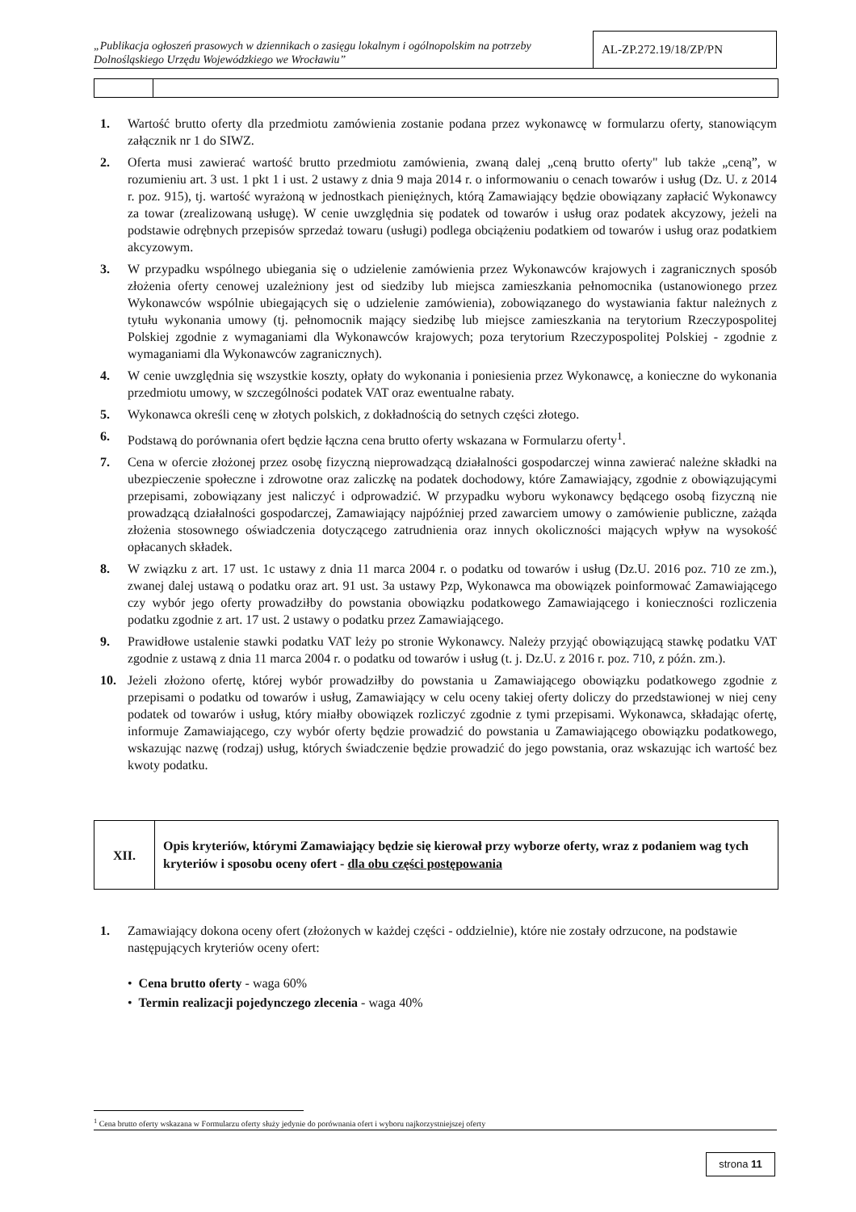„Publikacja ogłoszeń prasowych w dziennikach o zasięgu lokalnym i ogólnopolskim na potrzeby Dolnośląskiego Urzędu Wojewódzkiego we Wrocławiu”
AL-ZP.272.19/18/ZP/PN
1. Wartość brutto oferty dla przedmiotu zamówienia zostanie podana przez wykonawcę w formularzu oferty, stanowiącym załącznik nr 1 do SIWZ.
2. Oferta musi zawierać wartość brutto przedmiotu zamówienia, zwaną dalej „ceną brutto oferty" lub także „ceną”, w rozumieniu art. 3 ust. 1 pkt 1 i ust. 2 ustawy z dnia 9 maja 2014 r. o informowaniu o cenach towarów i usług (Dz. U. z 2014 r. poz. 915), tj. wartość wyrażoną w jednostkach pieniężnych, którą Zamawiający będzie obowiązany zapłacić Wykonawcy za towar (zrealizowaną usługę). W cenie uwzględnia się podatek od towarów i usług oraz podatek akcyzowy, jeżeli na podstawie odrębnych przepisów sprzedaż towaru (usługi) podlega obciążeniu podatkiem od towarów i usług oraz podatkiem akcyzowym.
3. W przypadku wspólnego ubiegania się o udzielenie zamówienia przez Wykonawców krajowych i zagranicznych sposób złożenia oferty cenowej uzależniony jest od siedziby lub miejsca zamieszkania pełnomocnika (ustanowionego przez Wykonawców wspólnie ubiegających się o udzielenie zamówienia), zobowiązanego do wystawiania faktur należnych z tytułu wykonania umowy (tj. pełnomocnik mający siedzibę lub miejsce zamieszkania na terytorium Rzeczypospolitej Polskiej zgodnie z wymaganiami dla Wykonawców krajowych; poza terytorium Rzeczypospolitej Polskiej - zgodnie z wymaganiami dla Wykonawców zagranicznych).
4. W cenie uwzględnia się wszystkie koszty, opłaty do wykonania i poniesienia przez Wykonawcę, a konieczne do wykonania przedmiotu umowy, w szczególności podatek VAT oraz ewentualne rabaty.
5. Wykonawca określi cenę w złotych polskich, z dokładnością do setnych części złotego.
6. Podstawą do porównania ofert będzie łączna cena brutto oferty wskazana w Formularzu oferty<sup>1</sup>.
7. Cena w ofercie złożonej przez osobę fizyczną nieprowadzącą działalności gospodarczej winna zawierać należne składki na ubezpieczenie społeczne i zdrowotne oraz zaliczkę na podatek dochodowy, które Zamawiający, zgodnie z obowiązującymi przepisami, zobowiązany jest naliczyć i odprowadzić. W przypadku wyboru wykonawcy będącego osobą fizyczną nie prowadzącą działalności gospodarczej, Zamawiający najpóźniej przed zawarciem umowy o zamówienie publiczne, zażąda złożenia stosownego oświadczenia dotyczącego zatrudnienia oraz innych okoliczności mających wpływ na wysokość opłacanych składek.
8. W związku z art. 17 ust. 1c ustawy z dnia 11 marca 2004 r. o podatku od towarów i usług (Dz.U. 2016 poz. 710 ze zm.), zwanej dalej ustawą o podatku oraz art. 91 ust. 3a ustawy Pzp, Wykonawca ma obowiązek poinformować Zamawiającego czy wybór jego oferty prowadziłby do powstania obowiązku podatkowego Zamawiającego i konieczności rozliczenia podatku zgodnie z art. 17 ust. 2 ustawy o podatku przez Zamawiającego.
9. Prawidłowe ustalenie stawki podatku VAT leży po stronie Wykonawcy. Należy przyjąć obowiązującą stawkę podatku VAT zgodnie z ustawą z dnia 11 marca 2004 r. o podatku od towarów i usług (t. j. Dz.U. z 2016 r. poz. 710, z późn. zm.).
10. Jeżeli złożono ofertę, której wybór prowadziłby do powstania u Zamawiającego obowiązku podatkowego zgodnie z przepisami o podatku od towarów i usług, Zamawiający w celu oceny takiej oferty doliczy do przedstawionej w niej ceny podatek od towarów i usług, który miałby obowiązek rozliczyć zgodnie z tymi przepisami. Wykonawca, składając ofertę, informuje Zamawiającego, czy wybór oferty będzie prowadzić do powstania u Zamawiającego obowiązku podatkowego, wskazując nazwę (rodzaj) usług, których świadczenie będzie prowadzić do jego powstania, oraz wskazując ich wartość bez kwoty podatku.
XII.
Opis kryteriów, którymi Zamawiający będzie się kierował przy wyborze oferty, wraz z podaniem wag tych kryteriów i sposobu oceny ofert - dla obu części postępowania
1. Zamawiający dokona oceny ofert (złożonych w każdej części - oddzielnie), które nie zostały odrzucone, na podstawie następujących kryteriów oceny ofert:
• Cena brutto oferty - waga 60%
• Termin realizacji pojedynczego zlecenia - waga 40%
<sup>1</sup> Cena brutto oferty wskazana w Formularzu oferty służy jedynie do porównania ofert i wyboru najkorzystniejszej oferty
strona 11